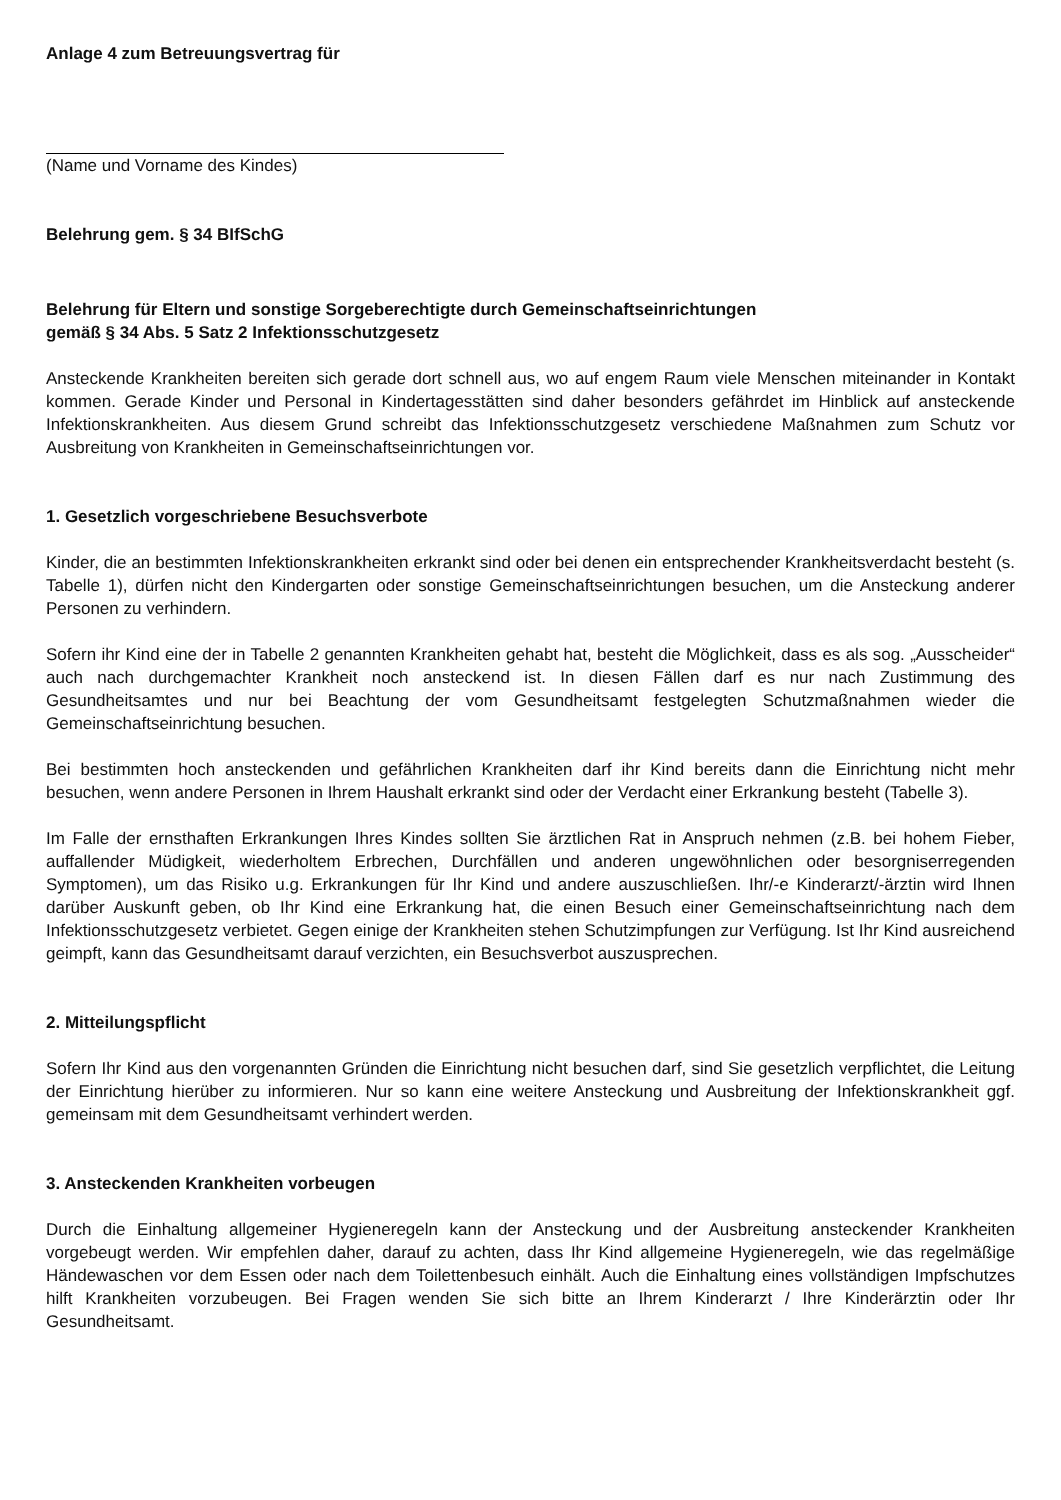Anlage 4 zum Betreuungsvertrag für
(Name und Vorname des Kindes)
Belehrung gem. § 34 BIfSchG
Belehrung für Eltern und sonstige Sorgeberechtigte durch Gemeinschaftseinrichtungen
gemäß § 34 Abs. 5 Satz 2 Infektionsschutzgesetz
Ansteckende Krankheiten bereiten sich gerade dort schnell aus, wo auf engem Raum viele Menschen miteinander in Kontakt kommen. Gerade Kinder und Personal in Kindertagesstätten sind daher besonders gefährdet im Hinblick auf ansteckende Infektionskrankheiten. Aus diesem Grund schreibt das Infektionsschutzgesetz verschiedene Maßnahmen zum Schutz vor Ausbreitung von Krankheiten in Gemeinschaftseinrichtungen vor.
1. Gesetzlich vorgeschriebene Besuchsverbote
Kinder, die an bestimmten Infektionskrankheiten erkrankt sind oder bei denen ein entsprechender Krankheitsverdacht besteht (s. Tabelle 1), dürfen nicht den Kindergarten oder sonstige Gemeinschaftseinrichtungen besuchen, um die Ansteckung anderer Personen zu verhindern.
Sofern ihr Kind eine der in Tabelle 2 genannten Krankheiten gehabt hat, besteht die Möglichkeit, dass es als sog. „Ausscheider“ auch nach durchgemachter Krankheit noch ansteckend ist. In diesen Fällen darf es nur nach Zustimmung des Gesundheitsamtes und nur bei Beachtung der vom Gesundheitsamt festgelegten Schutzmaßnahmen wieder die Gemeinschaftseinrichtung besuchen.
Bei bestimmten hoch ansteckenden und gefährlichen Krankheiten darf ihr Kind bereits dann die Einrichtung nicht mehr besuchen, wenn andere Personen in Ihrem Haushalt erkrankt sind oder der Verdacht einer Erkrankung besteht (Tabelle 3).
Im Falle der ernsthaften Erkrankungen Ihres Kindes sollten Sie ärztlichen Rat in Anspruch nehmen (z.B. bei hohem Fieber, auffallender Müdigkeit, wiederholtem Erbrechen, Durchfällen und anderen ungewöhnlichen oder besorgniserregenden Symptomen), um das Risiko u.g. Erkrankungen für Ihr Kind und andere auszuschließen. Ihr/-e Kinderarzt/-ärztin wird Ihnen darüber Auskunft geben, ob Ihr Kind eine Erkrankung hat, die einen Besuch einer Gemeinschaftseinrichtung nach dem Infektionsschutzgesetz verbietet. Gegen einige der Krankheiten stehen Schutzimpfungen zur Verfügung. Ist Ihr Kind ausreichend geimpft, kann das Gesundheitsamt darauf verzichten, ein Besuchsverbot auszusprechen.
2. Mitteilungspflicht
Sofern Ihr Kind aus den vorgenannten Gründen die Einrichtung nicht besuchen darf, sind Sie gesetzlich verpflichtet, die Leitung der Einrichtung hierüber zu informieren. Nur so kann eine weitere Ansteckung und Ausbreitung der Infektionskrankheit ggf. gemeinsam mit dem Gesundheitsamt verhindert werden.
3. Ansteckenden Krankheiten vorbeugen
Durch die Einhaltung allgemeiner Hygieneregeln kann der Ansteckung und der Ausbreitung ansteckender Krankheiten vorgebeugt werden. Wir empfehlen daher, darauf zu achten, dass Ihr Kind allgemeine Hygieneregeln, wie das regelmäßige Händewaschen vor dem Essen oder nach dem Toilettenbesuch einhält. Auch die Einhaltung eines vollständigen Impfschutzes hilft Krankheiten vorzubeugen. Bei Fragen wenden Sie sich bitte an Ihrem Kinderarzt / Ihre Kinderärztin oder Ihr Gesundheitsamt.